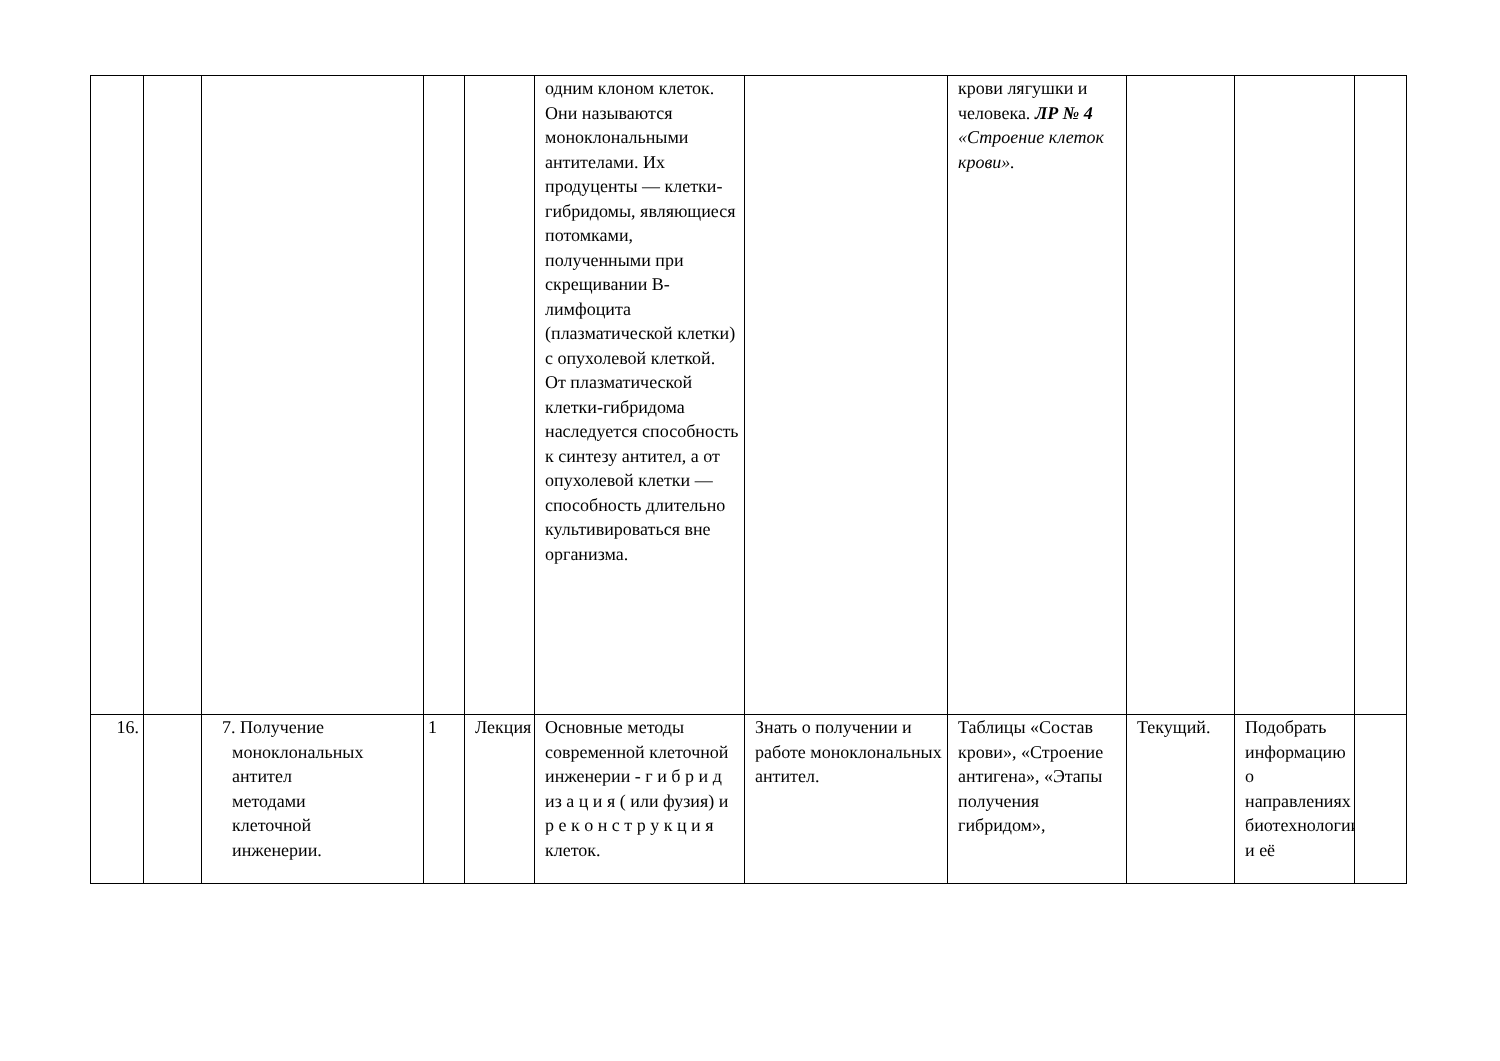| | | | | | одним клоном клеток. Они называются моноклональными антителами. Их продуценты — клетки-гибридомы, являющиеся потомками, полученными при скрещивании В-лимфоцита (плазматической клетки) с опухолевой клеткой. От плазматической клетки-гибридома наследуется способность к синтезу антител, а от опухолевой клетки — способность длительно культивироваться вне организма. | | крови лягушки и человека. ЛР № 4 «Строение клеток крови». | | | |
| 16. | | 7. Получение моноклональных антител методами клеточной инженерии. | 1 | Лекция | Основные методы современной клеточной инженерии - г и б р и д из а ц и я ( или фузия) и р е к о н с т р у к ц и я клеток. | Знать о получении и работе моноклональных антител. | Таблицы «Состав крови», «Строение антигена», «Этапы получения гибридом», | Текущий. | Подобрать информацию о направлениях биотехнологии и её | |